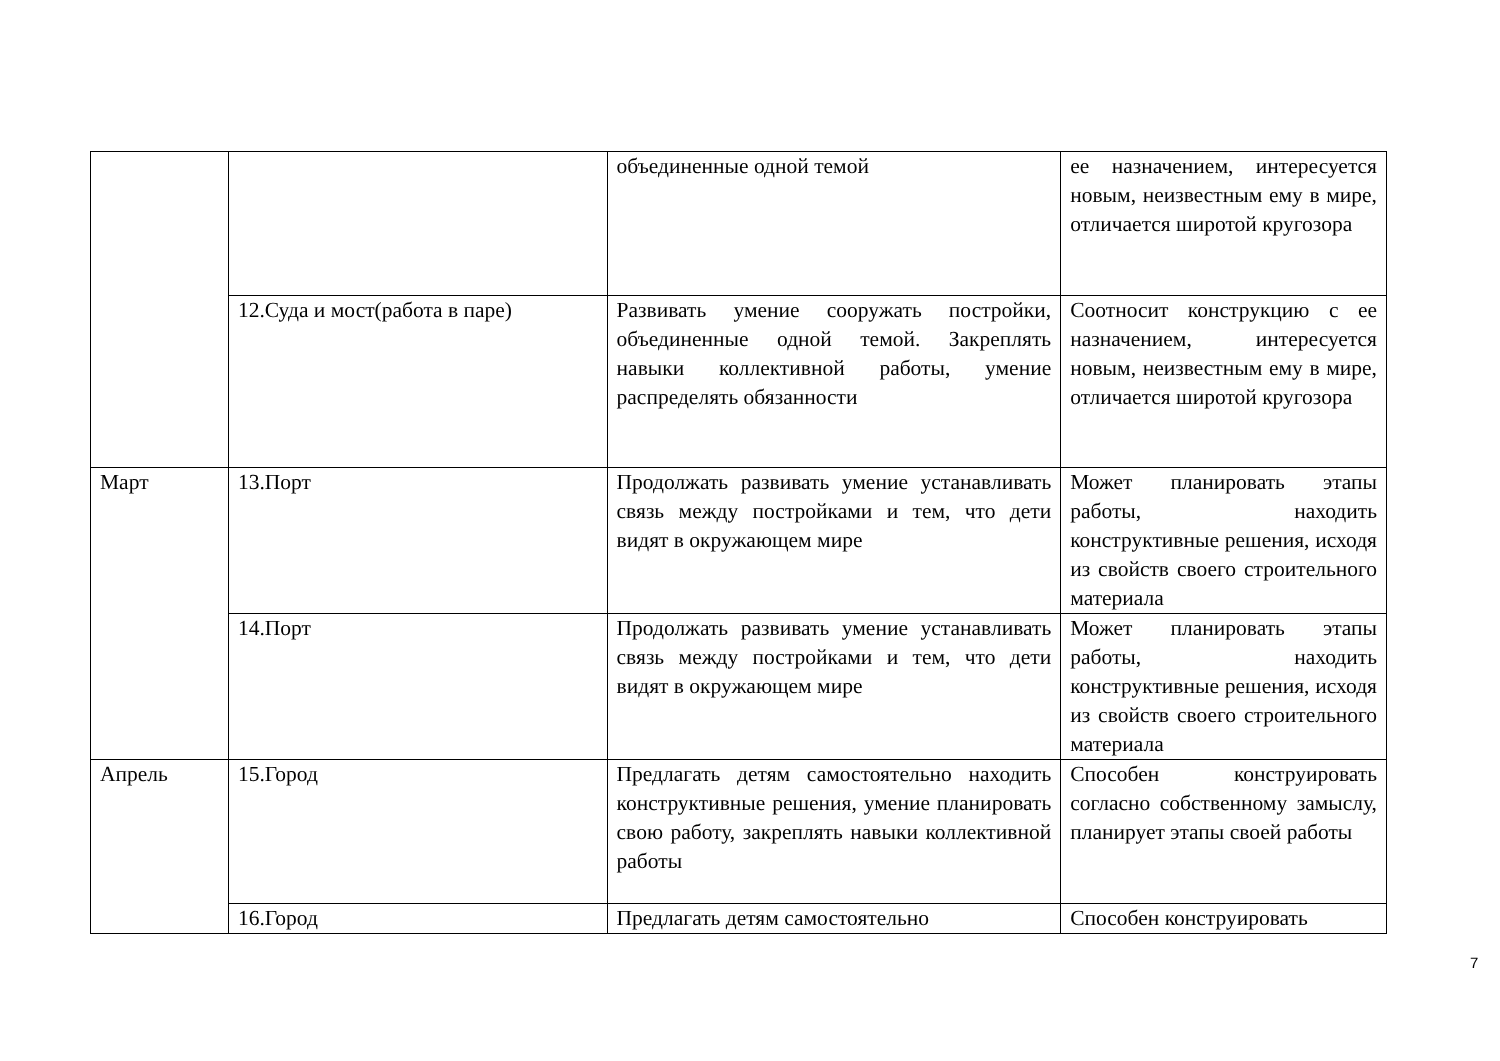| | | объединенные одной темой | ее назначением, интересуется новым, неизвестным ему в мире, отличается широтой кругозора |
| | 12.Суда и мост(работа в паре) | Развивать умение сооружать постройки, объединенные одной темой. Закреплять навыки коллективной работы, умение распределять обязанности | Соотносит конструкцию с ее назначением, интересуется новым, неизвестным ему в мире, отличается широтой кругозора |
| Март | 13.Порт | Продолжать развивать умение устанавливать связь между постройками и тем, что дети видят в окружающем мире | Может планировать этапы работы, находить конструктивные решения, исходя из свойств своего строительного материала |
| | 14.Порт | Продолжать развивать умение устанавливать связь между постройками и тем, что дети видят в окружающем мире | Может планировать этапы работы, находить конструктивные решения, исходя из свойств своего строительного материала |
| Апрель | 15.Город | Предлагать детям самостоятельно находить конструктивные решения, умение планировать свою работу, закреплять навыки коллективной работы | Способен конструировать согласно собственному замыслу, планирует этапы своей работы |
| | 16.Город | Предлагать детям самостоятельно | Способен конструировать |
7